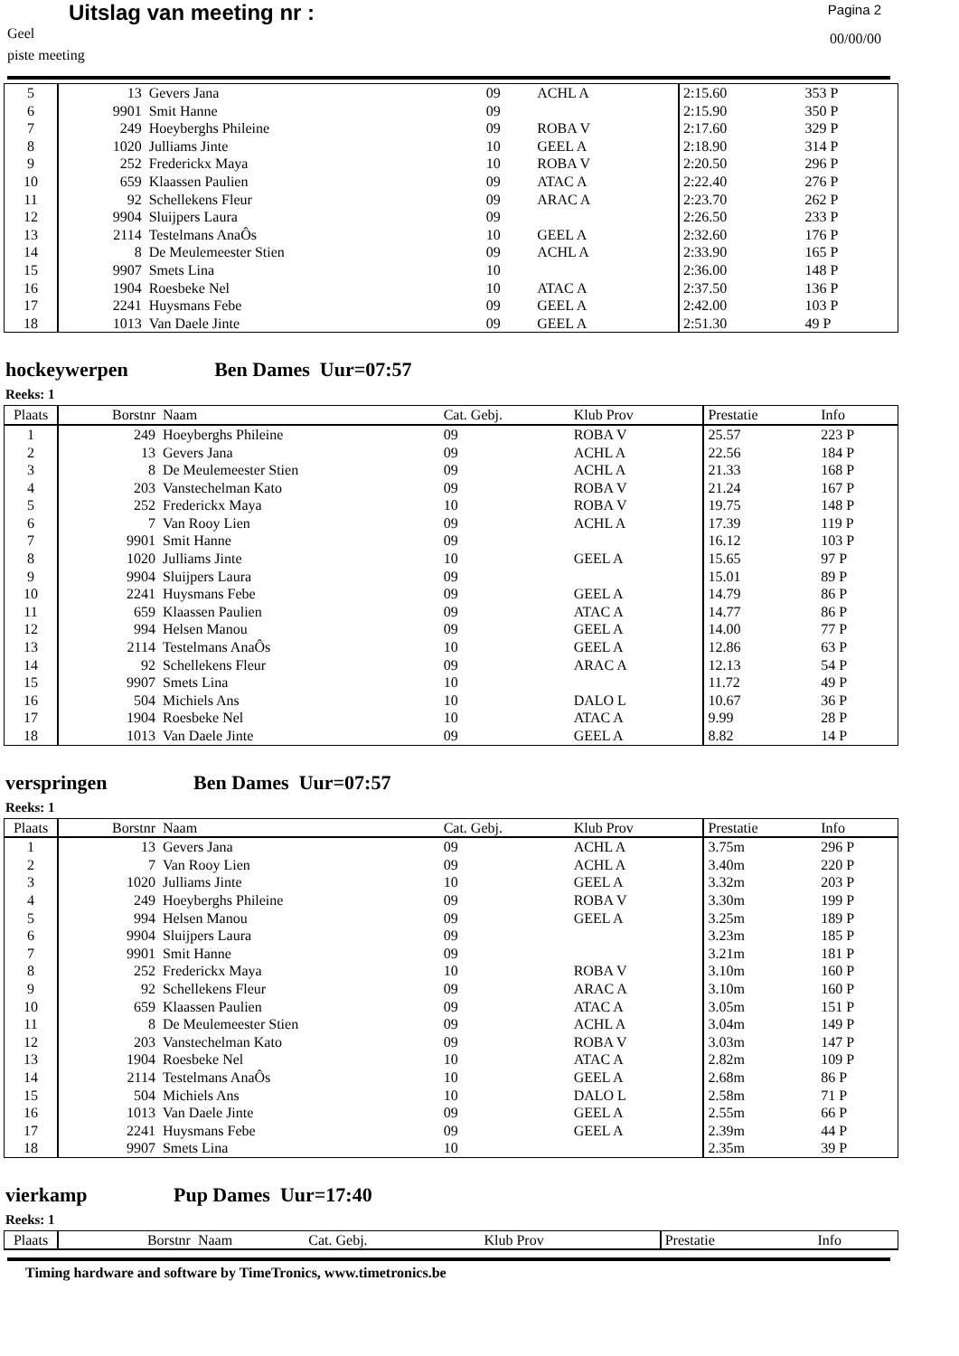Uitslag van meeting nr :
Geel
piste meeting
Pagina 2
00/00/00
| 5 | 13 | Gevers Jana | 09 | ACHL A | 2:15.60 | 353 P |
| 6 | 9901 | Smit Hanne | 09 | | 2:15.90 | 350 P |
| 7 | 249 | Hoeyberghs Phileine | 09 | ROBA V | 2:17.60 | 329 P |
| 8 | 1020 | Julliams Jinte | 10 | GEEL A | 2:18.90 | 314 P |
| 9 | 252 | Frederickx Maya | 10 | ROBA V | 2:20.50 | 296 P |
| 10 | 659 | Klaassen Paulien | 09 | ATAC A | 2:22.40 | 276 P |
| 11 | 92 | Schellekens Fleur | 09 | ARAC A | 2:23.70 | 262 P |
| 12 | 9904 | Sluijpers Laura | 09 | | 2:26.50 | 233 P |
| 13 | 2114 | Testelmans AnaÔs | 10 | GEEL A | 2:32.60 | 176 P |
| 14 | 8 | De Meulemeester Stien | 09 | ACHL A | 2:33.90 | 165 P |
| 15 | 9907 | Smets Lina | 10 | | 2:36.00 | 148 P |
| 16 | 1904 | Roesbeke Nel | 10 | ATAC A | 2:37.50 | 136 P |
| 17 | 2241 | Huysmans Febe | 09 | GEEL A | 2:42.00 | 103 P |
| 18 | 1013 | Van Daele Jinte | 09 | GEEL A | 2:51.30 | 49 P |
hockeywerpen Ben Dames Uur=07:57
Reeks: 1
| Plaats | Borstnr | Naam | Cat. Gebj. | Klub Prov | Prestatie | Info |
| --- | --- | --- | --- | --- | --- | --- |
| 1 | 249 | Hoeyberghs Phileine | 09 | ROBA V | 25.57 | 223 P |
| 2 | 13 | Gevers Jana | 09 | ACHL A | 22.56 | 184 P |
| 3 | 8 | De Meulemeester Stien | 09 | ACHL A | 21.33 | 168 P |
| 4 | 203 | Vanstechelman Kato | 09 | ROBA V | 21.24 | 167 P |
| 5 | 252 | Frederickx Maya | 10 | ROBA V | 19.75 | 148 P |
| 6 | 7 | Van Rooy Lien | 09 | ACHL A | 17.39 | 119 P |
| 7 | 9901 | Smit Hanne | 09 | | 16.12 | 103 P |
| 8 | 1020 | Julliams Jinte | 10 | GEEL A | 15.65 | 97 P |
| 9 | 9904 | Sluijpers Laura | 09 | | 15.01 | 89 P |
| 10 | 2241 | Huysmans Febe | 09 | GEEL A | 14.79 | 86 P |
| 11 | 659 | Klaassen Paulien | 09 | ATAC A | 14.77 | 86 P |
| 12 | 994 | Helsen Manou | 09 | GEEL A | 14.00 | 77 P |
| 13 | 2114 | Testelmans AnaÔs | 10 | GEEL A | 12.86 | 63 P |
| 14 | 92 | Schellekens Fleur | 09 | ARAC A | 12.13 | 54 P |
| 15 | 9907 | Smets Lina | 10 | | 11.72 | 49 P |
| 16 | 504 | Michiels Ans | 10 | DALO L | 10.67 | 36 P |
| 17 | 1904 | Roesbeke Nel | 10 | ATAC A | 9.99 | 28 P |
| 18 | 1013 | Van Daele Jinte | 09 | GEEL A | 8.82 | 14 P |
verspringen Ben Dames Uur=07:57
Reeks: 1
| Plaats | Borstnr | Naam | Cat. Gebj. | Klub Prov | Prestatie | Info |
| --- | --- | --- | --- | --- | --- | --- |
| 1 | 13 | Gevers Jana | 09 | ACHL A | 3.75m | 296 P |
| 2 | 7 | Van Rooy Lien | 09 | ACHL A | 3.40m | 220 P |
| 3 | 1020 | Julliams Jinte | 10 | GEEL A | 3.32m | 203 P |
| 4 | 249 | Hoeyberghs Phileine | 09 | ROBA V | 3.30m | 199 P |
| 5 | 994 | Helsen Manou | 09 | GEEL A | 3.25m | 189 P |
| 6 | 9904 | Sluijpers Laura | 09 | | 3.23m | 185 P |
| 7 | 9901 | Smit Hanne | 09 | | 3.21m | 181 P |
| 8 | 252 | Frederickx Maya | 10 | ROBA V | 3.10m | 160 P |
| 9 | 92 | Schellekens Fleur | 09 | ARAC A | 3.10m | 160 P |
| 10 | 659 | Klaassen Paulien | 09 | ATAC A | 3.05m | 151 P |
| 11 | 8 | De Meulemeester Stien | 09 | ACHL A | 3.04m | 149 P |
| 12 | 203 | Vanstechelman Kato | 09 | ROBA V | 3.03m | 147 P |
| 13 | 1904 | Roesbeke Nel | 10 | ATAC A | 2.82m | 109 P |
| 14 | 2114 | Testelmans AnaÔs | 10 | GEEL A | 2.68m | 86 P |
| 15 | 504 | Michiels Ans | 10 | DALO L | 2.58m | 71 P |
| 16 | 1013 | Van Daele Jinte | 09 | GEEL A | 2.55m | 66 P |
| 17 | 2241 | Huysmans Febe | 09 | GEEL A | 2.39m | 44 P |
| 18 | 9907 | Smets Lina | 10 | | 2.35m | 39 P |
vierkamp Pup Dames Uur=17:40
Reeks: 1
| Plaats | Borstnr | Naam | Cat. Gebj. | Klub Prov | Prestatie | Info |
| --- | --- | --- | --- | --- | --- | --- |
Timing hardware and software by TimeTronics, www.timetronics.be